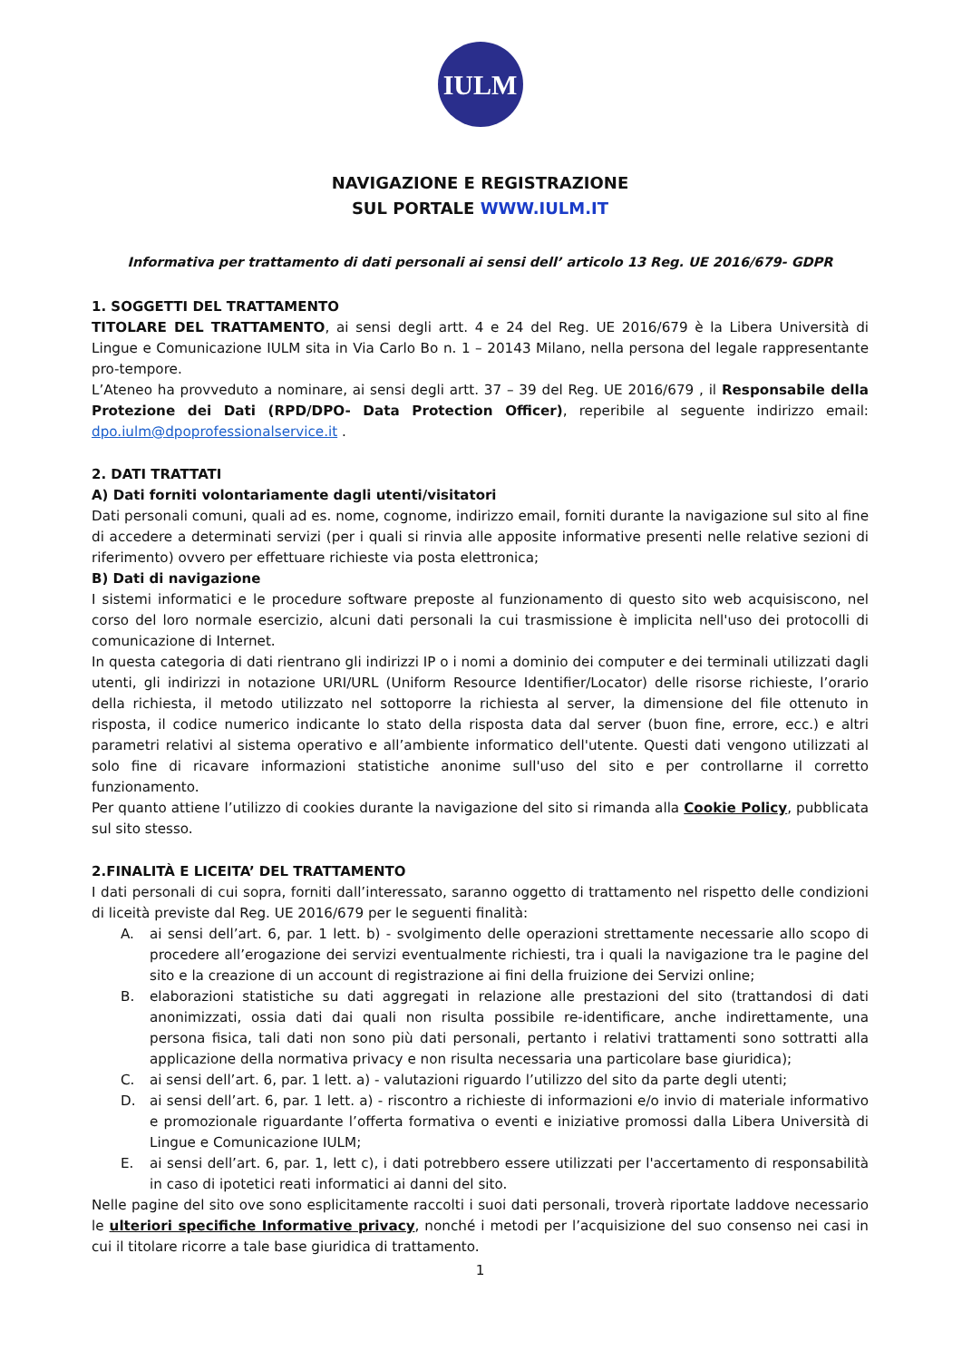IULM
NAVIGAZIONE E REGISTRAZIONE
SUL PORTALE WWW.IULM.IT
Informativa per trattamento di dati personali ai sensi dell’ articolo 13 Reg. UE 2016/679- GDPR
1. SOGGETTI DEL TRATTAMENTO
TITOLARE DEL TRATTAMENTO, ai sensi degli artt. 4 e 24 del Reg. UE 2016/679 è la Libera Università di Lingue e Comunicazione IULM sita in Via Carlo Bo n. 1 – 20143 Milano, nella persona del legale rappresentante pro-tempore.
L’Ateneo ha provveduto a nominare, ai sensi degli artt. 37 – 39 del Reg. UE 2016/679 , il Responsabile della Protezione dei Dati (RPD/DPO- Data Protection Officer), reperibile al seguente indirizzo email: dpo.iulm@dpoprofessionalservice.it .
2. DATI TRATTATI
A) Dati forniti volontariamente dagli utenti/visitatori
Dati personali comuni, quali ad es. nome, cognome, indirizzo email, forniti durante la navigazione sul sito al fine di accedere a determinati servizi (per i quali si rinvia alle apposite informative presenti nelle relative sezioni di riferimento) ovvero per effettuare richieste via posta elettronica;
B) Dati di navigazione
I sistemi informatici e le procedure software preposte al funzionamento di questo sito web acquisiscono, nel corso del loro normale esercizio, alcuni dati personali la cui trasmissione è implicita nell'uso dei protocolli di comunicazione di Internet.
In questa categoria di dati rientrano gli indirizzi IP o i nomi a dominio dei computer e dei terminali utilizzati dagli utenti, gli indirizzi in notazione URI/URL (Uniform Resource Identifier/Locator) delle risorse richieste, l’orario della richiesta, il metodo utilizzato nel sottoporre la richiesta al server, la dimensione del file ottenuto in risposta, il codice numerico indicante lo stato della risposta data dal server (buon fine, errore, ecc.) e altri parametri relativi al sistema operativo e all’ambiente informatico dell'utente. Questi dati vengono utilizzati al solo fine di ricavare informazioni statistiche anonime sull'uso del sito e per controllarne il corretto funzionamento.
Per quanto attiene l’utilizzo di cookies durante la navigazione del sito si rimanda alla Cookie Policy, pubblicata sul sito stesso.
2.FINALITÀ E LICEITA’ DEL TRATTAMENTO
I dati personali di cui sopra, forniti dall’interessato, saranno oggetto di trattamento nel rispetto delle condizioni di liceità previste dal Reg. UE 2016/679 per le seguenti finalità:
A. ai sensi dell’art. 6, par. 1 lett. b) - svolgimento delle operazioni strettamente necessarie allo scopo di procedere all’erogazione dei servizi eventualmente richiesti, tra i quali la navigazione tra le pagine del sito e la creazione di un account di registrazione ai fini della fruizione dei Servizi online;
B. elaborazioni statistiche su dati aggregati in relazione alle prestazioni del sito (trattandosi di dati anonimizzati, ossia dati dai quali non risulta possibile re-identificare, anche indirettamente, una persona fisica, tali dati non sono più dati personali, pertanto i relativi trattamenti sono sottratti alla applicazione della normativa privacy e non risulta necessaria una particolare base giuridica);
C. ai sensi dell’art. 6, par. 1 lett. a) - valutazioni riguardo l’utilizzo del sito da parte degli utenti;
D. ai sensi dell’art. 6, par. 1 lett. a) - riscontro a richieste di informazioni e/o invio di materiale informativo e promozionale riguardante l’offerta formativa o eventi e iniziative promossi dalla Libera Università di Lingue e Comunicazione IULM;
E. ai sensi dell’art. 6, par. 1, lett c), i dati potrebbero essere utilizzati per l'accertamento di responsabilità in caso di ipotetici reati informatici ai danni del sito.
Nelle pagine del sito ove sono esplicitamente raccolti i suoi dati personali, troverà riportate laddove necessario le ulteriori specifiche Informative privacy, nonché i metodi per l’acquisizione del suo consenso nei casi in cui il titolare ricorre a tale base giuridica di trattamento.
1